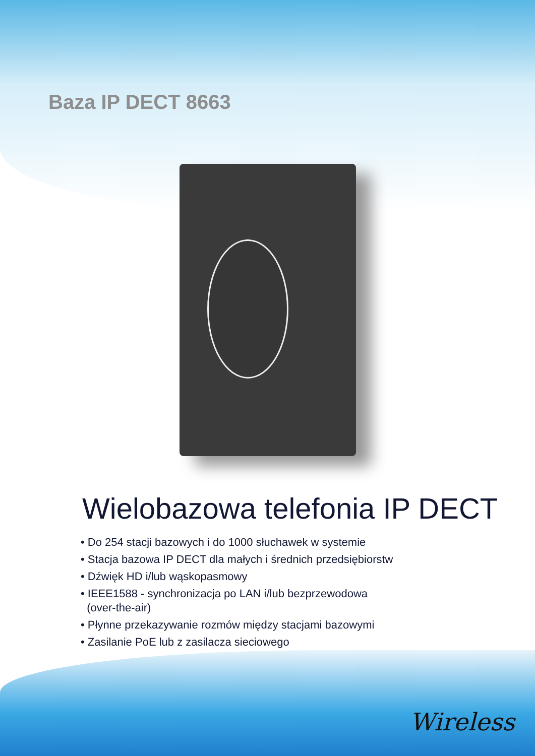Baza IP DECT 8663
Wielobazowa telefonia IP DECT
• Do 254 stacji bazowych i do 1000 słuchawek w systemie
• Stacja bazowa IP DECT dla małych i średnich przedsiębiorstw
• Dźwięk HD i/lub wąskopasmowy
• IEEE1588 - synchronizacja po LAN i/lub bezprzewodowa
(over-the-air)
• Płynne przekazywanie rozmów między stacjami bazowymi
• Zasilanie PoE lub z zasilacza sieciowego
Wireless